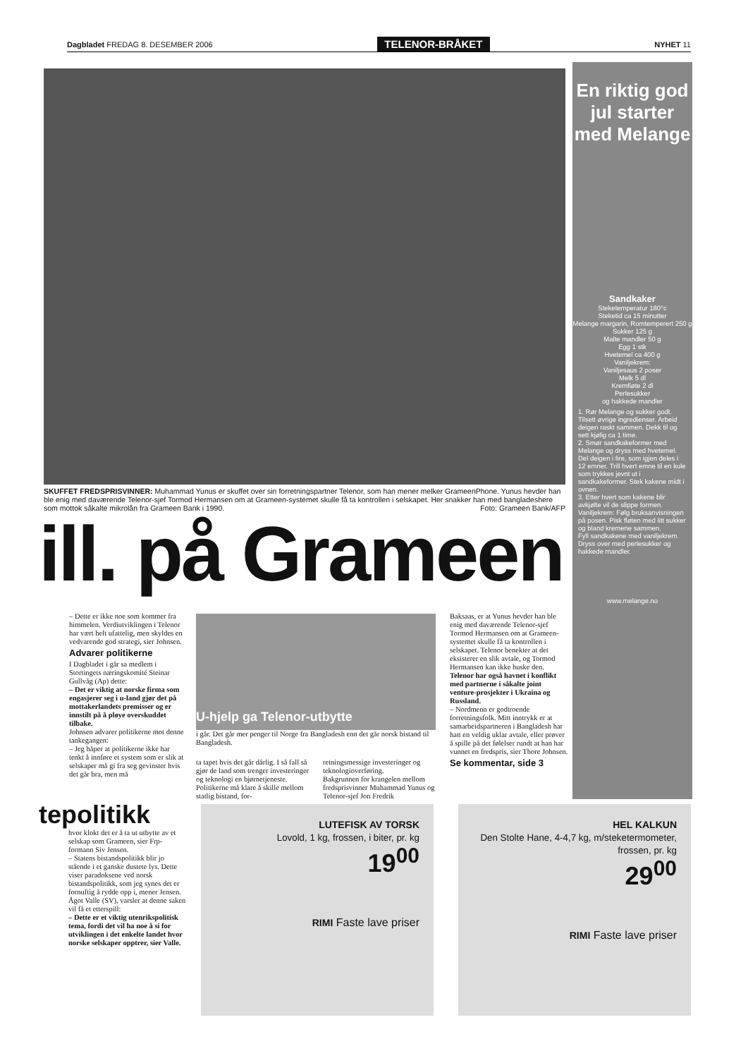Dagbladet FREDAG 8. DESEMBER 2006 TELENOR-BRÅKET NYHET 11
SKUFFET FREDSPRISVINNER: Muhammad Yunus er skuffet over sin forretningspartner Telenor, som han mener melker GrameenPhone. Yunus hevder han ble enig med daværende Telenor-sjef Tormod Hermansen om at Grameen-systemet skulle få ta kontrollen i selskapet. Her snakker han med bangladeshere som mottok såkalte mikrolån fra Grameen Bank i 1990. Foto: Grameen Bank/AFP
ill. på Grameen
– Dette er ikke noe som kommer fra himmelen. Verdiutviklingen i Telenor har vært helt ufattelig, men skyldes en vedvarende god strategi, sier Johnsen.
Advarer politikerne
I Dagbladet i går sa medlem i Stortingets næringskomité Steinar Gullvåg (Ap) dette:
– Det er viktig at norske firma som engasjerer seg i u-land gjør det på mottakerlandets premisser og er innstilt på å pløye overskuddet tilbake.
Johnsen advarer politikerne mot denne tankegangen:
– Jeg håper at politikerne ikke har tenkt å innføre et system som er slik at selskaper må gi fra seg gevinster hvis det går bra, men må
U-hjelp ga Telenor-utbytte
i går. Det går mer penger til Norge fra Bangladesh enn det går norsk bistand til Bangladesh.
ta tapet hvis det går dårlig. I så fall så gjør de land som trenger investeringer og teknologi en bjørnetjeneste. Politikerne må klare å skille mellom statlig bistand, for-
retningsmessige investeringer og teknologioverføring.
Bakgrunnen for krangelen mellom fredsprisvinner Muhammad Yunus og Telenor-sjef Jon Fredrik
Baksaas, er at Yunus hevder han ble enig med daværende Telenor-sjef Tormod Hermansen om at Grameen-systemet skulle få ta kontrollen i selskapet. Telenor benekter at det eksisterer en slik avtale, og Tormod Hermansen kan ikke huske den.
Telenor har også havnet i konflikt med partnerne i såkalte joint venture-prosjekter i Ukraina og Russland.
– Nordmenn er godtroende forretningsfolk. Mitt inntrykk er at samarbeidspartneren i Bangladesh har hatt en veldig uklar avtale, eller prøver å spille på det følelser rundt at han har vunnet en fredspris, sier Thore Johnsen.
Se kommentar, side 3
tepolitikk
hvor klokt det er å ta ut utbytte av et selskap som Grameen, sier Frp-formann Siv Jensen.
– Statens bistandspolitikk blir jo stående i et ganske dustete lys. Dette viser paradoksene ved norsk bistandspolitikk, som jeg synes det er fornuftig å rydde opp i, mener Jensen.
Ågot Valle (SV), varsler at denne saken vil få et etterspill:
– Dette er et viktig utenrikspolitisk tema, fordi det vil ha noe å si for utviklingen i det enkelte landet hvor norske selskaper opptrer, sier Valle.
En riktig god jul starter med Melange
Sandkaker
Steketemperatur 180°c
Steketid ca 15 minutter
Melange margarin, Romtemperert 250 g
Sukker 125 g
Malte mandler 50 g
Egg 1 stk
Hvetemel ca 400 g
Vaniljekrem:
Vaniljesaus 2 poser
Melk 5 dl
Kremfløte 2 dl
Perlesukker
og hakkede mandler
1. Rør Melange og sukker godt. Tilsett øvrige ingredienser. Arbeid deigen raskt sammen. Dekk til og sett kjølig ca 1 time.
2. Smør sandkakeformer med Melange og dryss med hvetemel. Del deigen i fire, som igjen deles i 12 emner. Trill hvert emne til en kule som trykkes jevnt ut i sandkakeformer. Stek kakene midt i ovnen.
3. Etter hvert som kakene blir avkjølte vil de slippe formen.
Vaniljekrem: Følg bruksanvisningen på posen. Pisk fløten med litt sukker og bland kremene sammen.
Fyll sandkakene med vaniljekrem. Dryss over med perlesukker og hakkede mandler.
www.melange.no
LUTEFISK AV TORSK
Lovold, 1 kg, frossen, i biter, pr. kg
19<sup>00</sup>
RIMI Faste lave priser
HEL KALKUN
Den Stolte Hane, 4-4,7 kg, m/steketermometer, frossen, pr. kg
29<sup>00</sup>
RIMI Faste lave priser